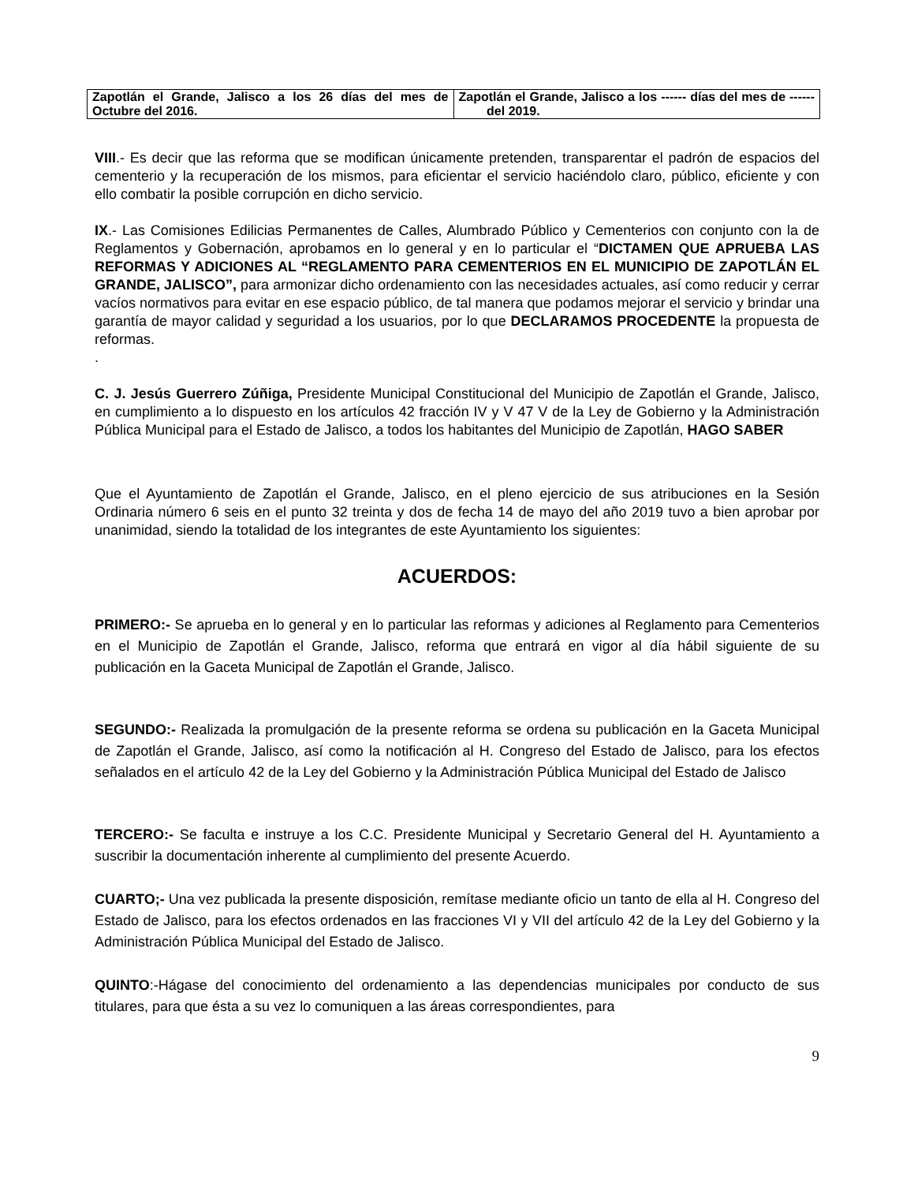| Zapotlán el Grande, Jalisco a los 26 días del mes de Octubre del 2016. | Zapotlán el Grande, Jalisco a los ------ días del mes de ------ del 2019. |
VIII.- Es decir que las reforma que se modifican únicamente pretenden, transparentar el padrón de espacios del cementerio y la recuperación de los mismos, para eficientar el servicio haciéndolo claro, público, eficiente y con ello combatir la posible corrupción en dicho servicio.
IX.- Las Comisiones Edilicias Permanentes de Calles, Alumbrado Público y Cementerios con conjunto con la de Reglamentos y Gobernación, aprobamos en lo general y en lo particular el “DICTAMEN QUE APRUEBA LAS REFORMAS Y ADICIONES AL “REGLAMENTO PARA CEMENTERIOS EN EL MUNICIPIO DE ZAPOTLÁN EL GRANDE, JALISCO”, para armonizar dicho ordenamiento con las necesidades actuales, así como reducir y cerrar vacíos normativos para evitar en ese espacio público, de tal manera que podamos mejorar el servicio y brindar una garantía de mayor calidad y seguridad a los usuarios, por lo que DECLARAMOS PROCEDENTE la propuesta de reformas.
.
C. J. Jesús Guerrero Zúñiga, Presidente Municipal Constitucional del Municipio de Zapotlán el Grande, Jalisco, en cumplimiento a lo dispuesto en los artículos 42 fracción IV y V 47 V de la Ley de Gobierno y la Administración Pública Municipal para el Estado de Jalisco, a todos los habitantes del Municipio de Zapotlán, HAGO SABER
Que el Ayuntamiento de Zapotlán el Grande, Jalisco, en el pleno ejercicio de sus atribuciones en la Sesión Ordinaria número 6 seis en el punto 32 treinta y dos de fecha 14 de mayo del año 2019 tuvo a bien aprobar por unanimidad, siendo la totalidad de los integrantes de este Ayuntamiento los siguientes:
ACUERDOS:
PRIMERO:- Se aprueba en lo general y en lo particular las reformas y adiciones al Reglamento para Cementerios en el Municipio de Zapotlán el Grande, Jalisco, reforma que entrará en vigor al día hábil siguiente de su publicación en la Gaceta Municipal de Zapotlán el Grande, Jalisco.
SEGUNDO:- Realizada la promulgación de la presente reforma se ordena su publicación en la Gaceta Municipal de Zapotlán el Grande, Jalisco, así como la notificación al H. Congreso del Estado de Jalisco, para los efectos señalados en el artículo 42 de la Ley del Gobierno y la Administración Pública Municipal del Estado de Jalisco
TERCERO:- Se faculta e instruye a los C.C. Presidente Municipal y Secretario General del H. Ayuntamiento a suscribir la documentación inherente al cumplimiento del presente Acuerdo.
CUARTO;- Una vez publicada la presente disposición, remítase mediante oficio un tanto de ella al H. Congreso del Estado de Jalisco, para los efectos ordenados en las fracciones VI y VII del artículo 42 de la Ley del Gobierno y la Administración Pública Municipal del Estado de Jalisco.
QUINTO:-Hágase del conocimiento del ordenamiento a las dependencias municipales por conducto de sus titulares, para que ésta a su vez lo comuniquen a las áreas correspondientes, para
9